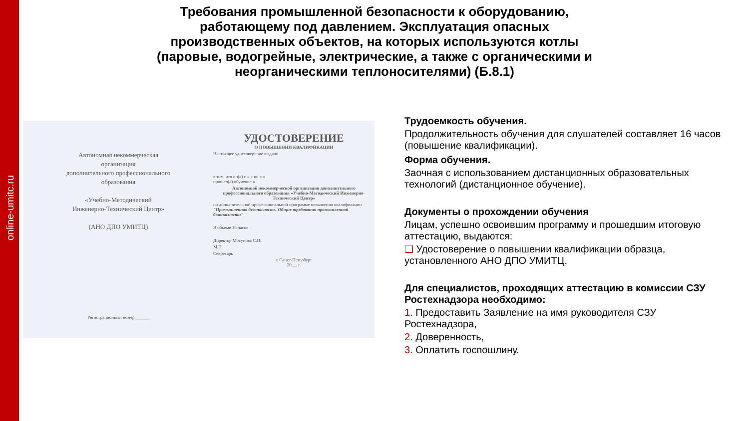online-umitc.ru
Требования промышленной безопасности к оборудованию, работающему под давлением. Эксплуатация опасных производственных объектов, на которых используются котлы (паровые, водогрейные, электрические, а также с органическими и неорганическими теплоносителями) (Б.8.1)
Автономная некоммерческая
организация
дополнительного профессионального
образования
«Учебно-Методический
Инженерно-Технический Центр»
(АНО ДПО УМИТЦ)
Регистрационный номер ______
УДОСТОВЕРЕНИЕ
О ПОВЫШЕНИИ КВАЛИФИКАЦИИ
Настоящее удостоверение выдано
в том, что он(а) с « » по « »
прошел(а) обучение в
Автономной некоммерческой организации дополнительного профессионального образования «Учебно-Методический Инженерно-Технический Центр»
по дополнительной профессиональной программе повышения квалификации "Промышленная безопасность. Общие требования промышленной безопасности"
В объеме 16 часов
Директор Мосунова С.П.
М.П.
Секретарь
г. Санкт-Петербург
20 __ г.
Трудоемкость обучения.
Продолжительность обучения для слушателей составляет 16 часов (повышение квалификации).
Форма обучения.
Заочная с использованием дистанционных образовательных технологий (дистанционное обучение).
Документы о прохождении обучения
Лицам, успешно освоившим программу и прошедшим итоговую аттестацию, выдаются:
❑ Удостоверение о повышении квалификации образца, установленного АНО ДПО УМИТЦ.
Для специалистов, проходящих аттестацию в комиссии СЗУ Ростехнадзора необходимо:
1. Предоставить Заявление на имя руководителя СЗУ Ростехнадзора,
2. Доверенность,
3. Оплатить госпошлину.